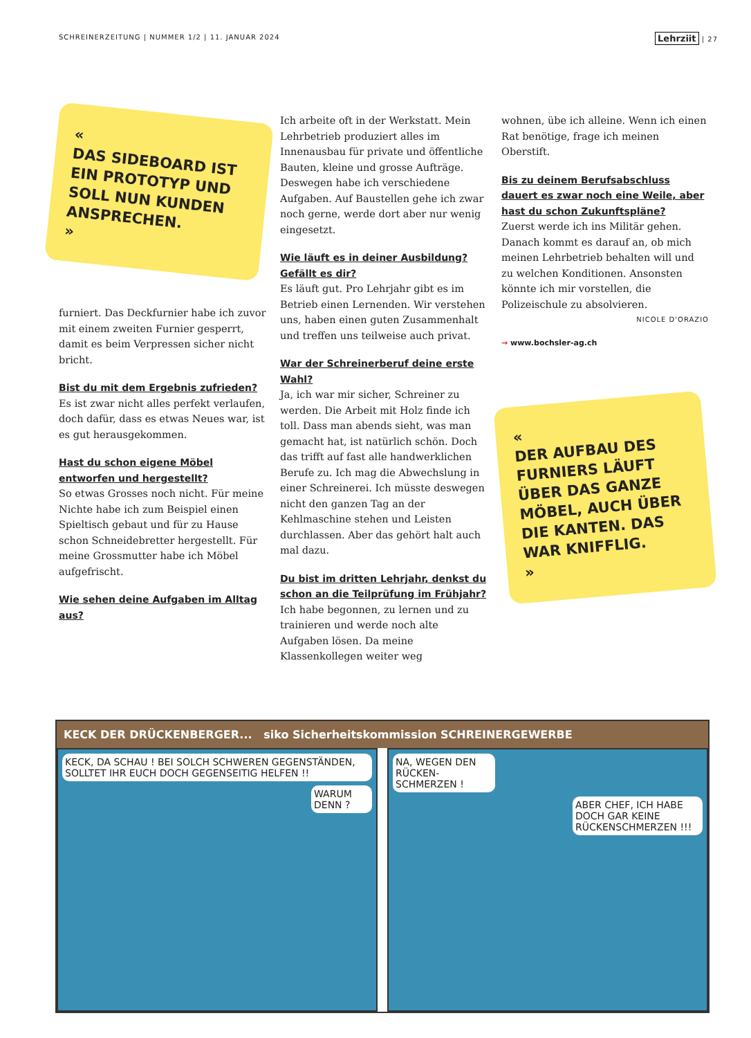SCHREINERZEITUNG | NUMMER 1/2 | 11. JANUAR 2024
Lehrziit | 27
«
DAS SIDEBOARD IST EIN PROTO­TYP UND SOLL NUN KUNDEN ANSPRECHEN.
»
furniert. Das Deckfurnier habe ich zuvor mit einem zweiten Furnier gesperrt, damit es beim Verpressen sicher nicht bricht.
Bist du mit dem Ergebnis zufrieden?
Es ist zwar nicht alles perfekt verlaufen, doch dafür, dass es etwas Neues war, ist es gut herausgekommen.
Hast du schon eigene Möbel entworfen und hergestellt?
So etwas Grosses noch nicht. Für meine Nichte habe ich zum Beispiel einen Spieltisch gebaut und für zu Hause schon Schneidebretter hergestellt. Für meine Grossmutter habe ich Möbel aufgefrischt.
Wie sehen deine Aufgaben im Alltag aus?
Ich arbeite oft in der Werkstatt. Mein Lehrbetrieb produziert alles im Innenausbau für private und öffentliche Bauten, kleine und grosse Aufträge. Deswegen habe ich verschiedene Aufgaben. Auf Baustellen gehe ich zwar noch gerne, werde dort aber nur wenig eingesetzt.
Wie läuft es in deiner Ausbildung? Gefällt es dir?
Es läuft gut. Pro Lehrjahr gibt es im Betrieb einen Lernenden. Wir verstehen uns, haben einen guten Zusammenhalt und treffen uns teilweise auch privat.
War der Schreinerberuf deine erste Wahl?
Ja, ich war mir sicher, Schreiner zu werden. Die Arbeit mit Holz finde ich toll. Dass man abends sieht, was man gemacht hat, ist natürlich schön. Doch das trifft auf fast alle handwerklichen Berufe zu. Ich mag die Abwechslung in einer Schreinerei. Ich müsste deswegen nicht den ganzen Tag an der Kehlmaschine stehen und Leisten durchlassen. Aber das gehört halt auch mal dazu.
Du bist im dritten Lehrjahr, denkst du schon an die Teilprüfung im Frühjahr?
Ich habe begonnen, zu lernen und zu trainieren und werde noch alte Aufgaben lösen. Da meine Klassenkollegen weiter weg
wohnen, übe ich alleine. Wenn ich einen Rat benötige, frage ich meinen Oberstift.
Bis zu deinem Berufsabschluss dauert es zwar noch eine Weile, aber hast du schon Zukunftspläne?
Zuerst werde ich ins Militär gehen. Danach kommt es darauf an, ob mich meinen Lehrbetrieb behalten will und zu welchen Konditionen. Ansonsten könnte ich mir vorstellen, die Polizeischule zu absolvieren.
NICOLE D'ORAZIO
→ www.bochsler-ag.ch
«
DER AUFBAU DES FURNIERS LÄUFT ÜBER DAS GANZE MÖBEL, AUCH ÜBER DIE KANTEN. DAS WAR KNIFFLIG.
»
KECK DER DRÜCKENBERGER... siko Sicherheitskommission SCHREINERGEWERBE
KECK, DA SCHAU ! BEI SOLCH SCHWEREN GEGENSTÄNDEN, SOLLTET IHR EUCH DOCH GEGENSEITIG HELFEN !!
WARUM DENN ?
NA, WEGEN DEN RÜCKEN-SCHMERZEN !
ABER CHEF, ICH HABE DOCH GAR KEINE RÜCKENSCHMERZEN !!!